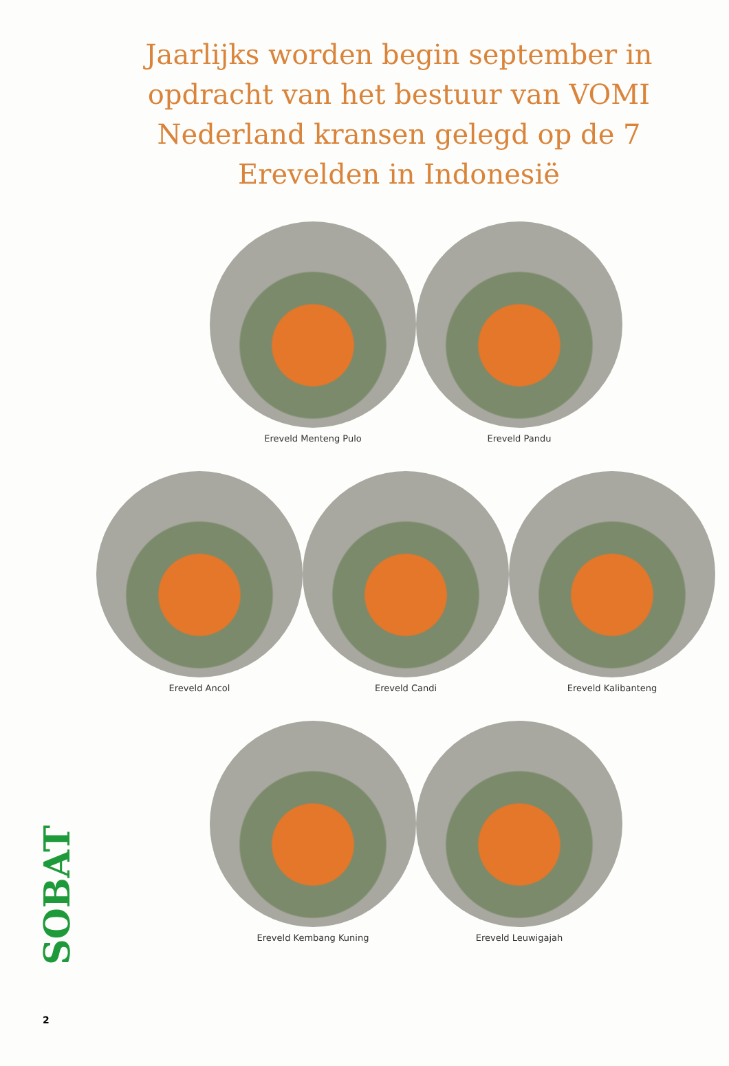Jaarlijks worden begin september in opdracht van het bestuur van VOMI Nederland kransen gelegd op de 7 Erevelden in Indonesië
Ereveld Menteng Pulo Ereveld Pandu
Ereveld Ancol Ereveld Candi Ereveld Kalibanteng
Ereveld Kembang Kuning Ereveld Leuwigajah
SOBAT
2